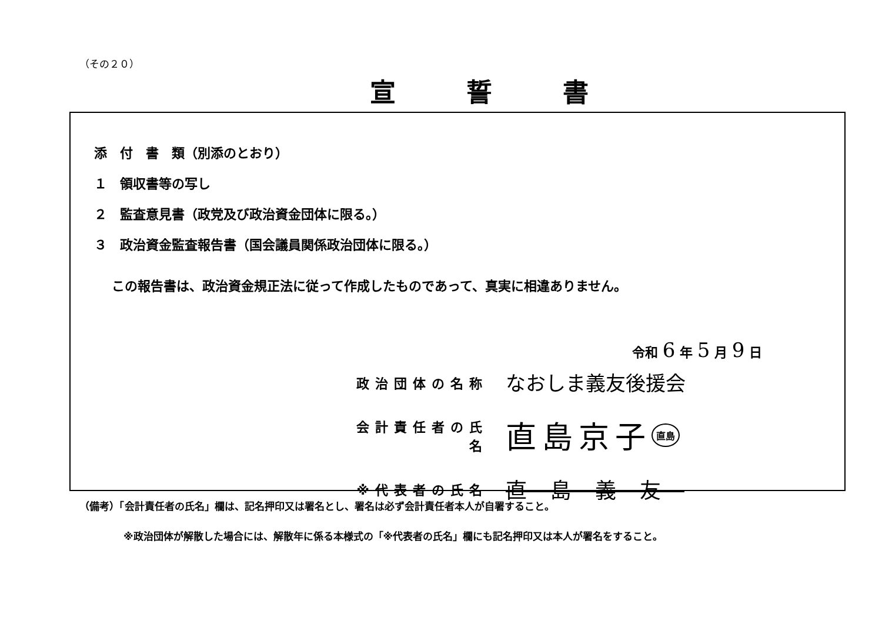（その２０）
宣誓書
添　付　書　類（別添のとおり）
１　領収書等の写し
２　監査意見書（政党及び政治資金団体に限る。）
３　政治資金監査報告書（国会議員関係政治団体に限る。）
この報告書は、政治資金規正法に従って作成したものであって、真実に相違ありません。
令和 6 年 5 月 9 日
政治団体の名称 なおしま義友後援会
会計責任者の氏名 直島京子 直島
※代表者の氏名 直島義友
（備考）「会計責任者の氏名」欄は、記名押印又は署名とし、署名は必ず会計責任者本人が自署すること。
※政治団体が解散した場合には、解散年に係る本様式の「※代表者の氏名」欄にも記名押印又は本人が署名をすること。